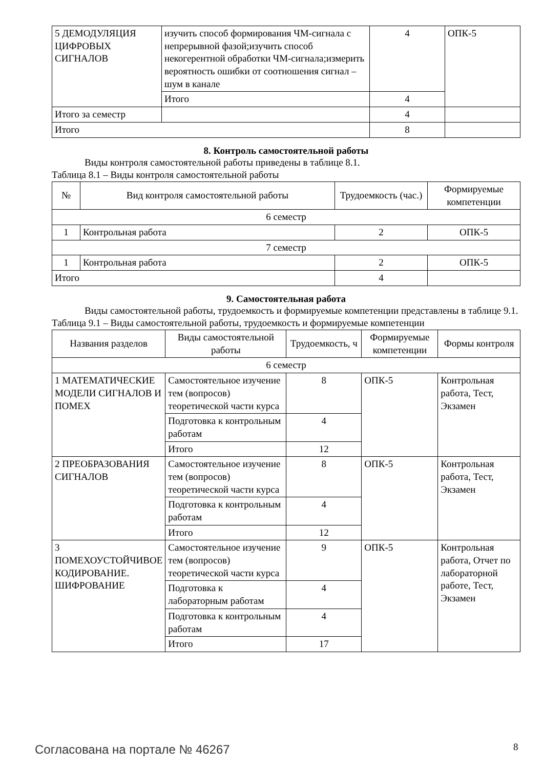| 5 ДЕМОДУЛЯЦИЯ ЦИФРОВЫХ СИГНАЛОВ | изучить способ формирования ЧМ-сигнала с непрерывной фазой;изучить способ некогерентной обработки ЧМ-сигнала;измерить вероятность ошибки от соотношения сигнал – шум в канале | 4 | ОПК-5 |
| | Итого | 4 | |
| Итого за семестр | | 4 | |
| Итого | | 8 | |
8. Контроль самостоятельной работы
Виды контроля самостоятельной работы приведены в таблице 8.1.
Таблица 8.1 – Виды контроля самостоятельной работы
| № | Вид контроля самостоятельной работы | Трудоемкость (час.) | Формируемые компетенции |
| --- | --- | --- | --- |
| 6 семестр | | | |
| 1 | Контрольная работа | 2 | ОПК-5 |
| 7 семестр | | | |
| 1 | Контрольная работа | 2 | ОПК-5 |
| Итого | | 4 | |
9. Самостоятельная работа
Виды самостоятельной работы, трудоемкость и формируемые компетенции представлены в таблице 9.1.
Таблица 9.1 – Виды самостоятельной работы, трудоемкость и формируемые компетенции
| Названия разделов | Виды самостоятельной работы | Трудоемкость, ч | Формируемые компетенции | Формы контроля |
| --- | --- | --- | --- | --- |
| 6 семестр | | | | |
| 1 МАТЕМАТИЧЕСКИЕ МОДЕЛИ СИГНАЛОВ И ПОМЕХ | Самостоятельное изучение тем (вопросов) теоретической части курса | 8 | ОПК-5 | Контрольная работа, Тест, Экзамен |
| | Подготовка к контрольным работам | 4 | | |
| | Итого | 12 | | |
| 2 ПРЕОБРАЗОВАНИЯ СИГНАЛОВ | Самостоятельное изучение тем (вопросов) теоретической части курса | 8 | ОПК-5 | Контрольная работа, Тест, Экзамен |
| | Подготовка к контрольным работам | 4 | | |
| | Итого | 12 | | |
| 3 ПОМЕХОУСТОЙЧИВОЕ КОДИРОВАНИЕ. ШИФРОВАНИЕ | Самостоятельное изучение тем (вопросов) теоретической части курса | 9 | ОПК-5 | Контрольная работа, Отчет по лабораторной работе, Тест, Экзамен |
| | Подготовка к лабораторным работам | 4 | | |
| | Подготовка к контрольным работам | 4 | | |
| | Итого | 17 | | |
Согласована на портале № 46267 8